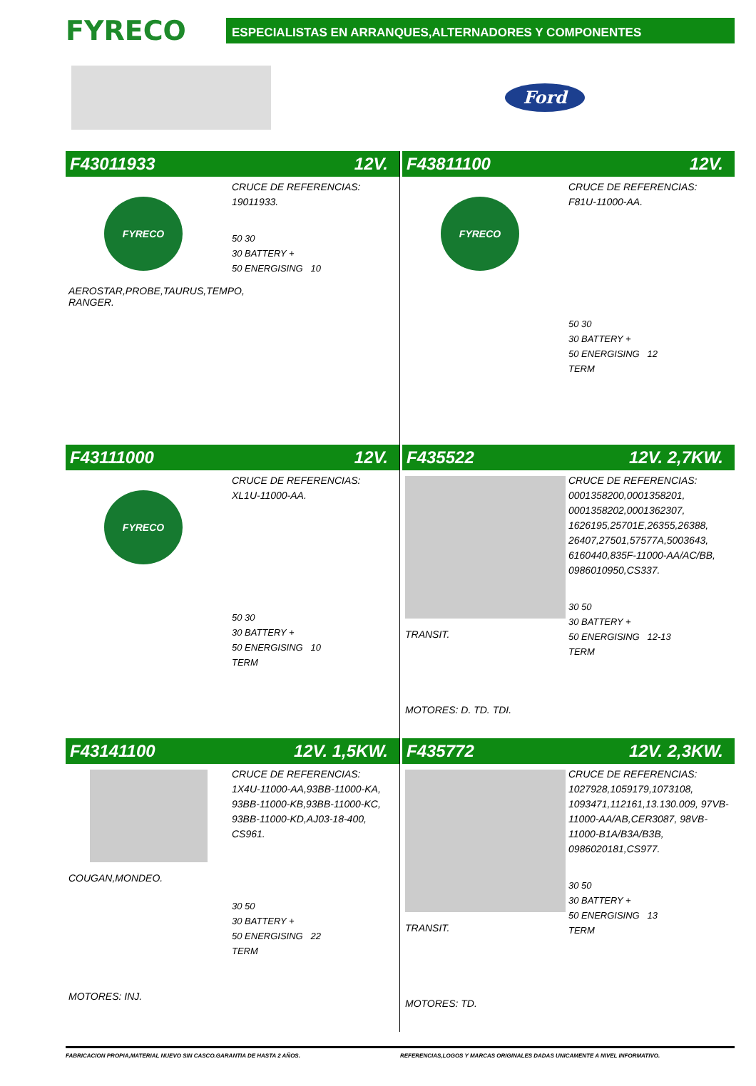FYRECO
ESPECIALISTAS EN ARRANQUES,ALTERNADORES Y COMPONENTES
Ford
F43011933 12V.
FYRECO
AEROSTAR,PROBE,TAURUS,TEMPO, RANGER.
CRUCE DE REFERENCIAS:
19011933.
50 30
30 BATTERY +
50 ENERGISING 10
F43811100 12V.
FYRECO
CRUCE DE REFERENCIAS:
F81U-11000-AA.
50 30
30 BATTERY +
50 ENERGISING 12
TERM
F43111000 12V.
FYRECO
CRUCE DE REFERENCIAS:
XL1U-11000-AA.
50 30
30 BATTERY +
50 ENERGISING 10
TERM
F435522 12V. 2,7KW.
TRANSIT.
MOTORES: D. TD. TDI.
CRUCE DE REFERENCIAS:
0001358200,0001358201, 0001358202,0001362307, 1626195,25701E,26355,26388, 26407,27501,57577A,5003643, 6160440,835F-11000-AA/AC/BB, 0986010950,CS337.
30 50
30 BATTERY +
50 ENERGISING 12-13
TERM
F43141100 12V. 1,5KW.
COUGAN,MONDEO.
MOTORES: INJ.
CRUCE DE REFERENCIAS:
1X4U-11000-AA,93BB-11000-KA, 93BB-11000-KB,93BB-11000-KC, 93BB-11000-KD,AJ03-18-400, CS961.
30 50
30 BATTERY +
50 ENERGISING 22
TERM
F435772 12V. 2,3KW.
TRANSIT.
MOTORES: TD.
CRUCE DE REFERENCIAS:
1027928,1059179,1073108, 1093471,112161,13.130.009, 97VB-11000-AA/AB,CER3087, 98VB-11000-B1A/B3A/B3B, 0986020181,CS977.
30 50
30 BATTERY +
50 ENERGISING 13
TERM
FABRICACION PROPIA,MATERIAL NUEVO SIN CASCO.GARANTIA DE HASTA 2 AÑOS.
REFERENCIAS,LOGOS Y MARCAS ORIGINALES DADAS UNICAMENTE A NIVEL INFORMATIVO.